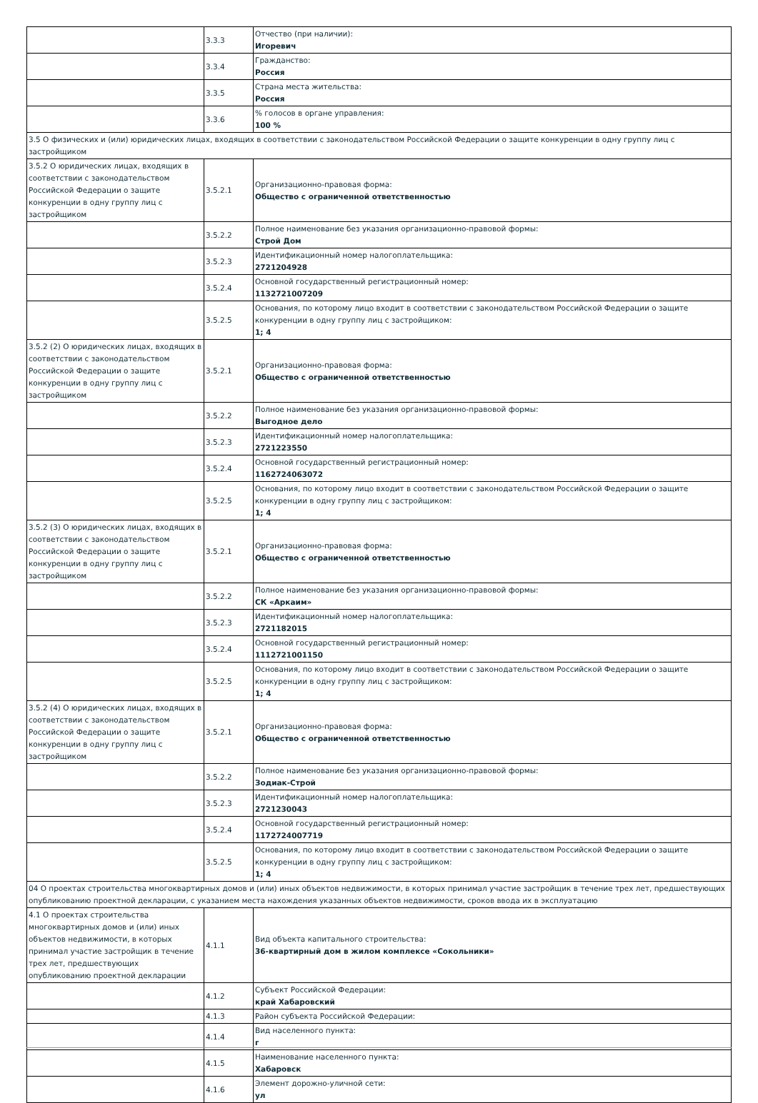| | 3.3.3 | Отчество (при наличии): Игоревич |
| | 3.3.4 | Гражданство: Россия |
| | 3.3.5 | Страна места жительства: Россия |
| | 3.3.6 | % голосов в органе управления: 100 % |
| 3.5 О физических и (или) юридических лицах, входящих в соответствии с законодательством Российской Федерации о защите конкуренции в одну группу лиц с застройщиком | | |
| 3.5.2 О юридических лицах, входящих в соответствии с законодательством Российской Федерации о защите конкуренции в одну группу лиц с застройщиком | 3.5.2.1 | Организационно-правовая форма: Общество с ограниченной ответственностью |
| | 3.5.2.2 | Полное наименование без указания организационно-правовой формы: Строй Дом |
| | 3.5.2.3 | Идентификационный номер налогоплательщика: 2721204928 |
| | 3.5.2.4 | Основной государственный регистрационный номер: 1132721007209 |
| | 3.5.2.5 | Основания, по которому лицо входит в соответствии с законодательством Российской Федерации о защите конкуренции в одну группу лиц с застройщиком: 1; 4 |
| 3.5.2 (2) О юридических лицах, входящих в соответствии с законодательством Российской Федерации о защите конкуренции в одну группу лиц с застройщиком | 3.5.2.1 | Организационно-правовая форма: Общество с ограниченной ответственностью |
| | 3.5.2.2 | Полное наименование без указания организационно-правовой формы: Выгодное дело |
| | 3.5.2.3 | Идентификационный номер налогоплательщика: 2721223550 |
| | 3.5.2.4 | Основной государственный регистрационный номер: 1162724063072 |
| | 3.5.2.5 | Основания, по которому лицо входит в соответствии с законодательством Российской Федерации о защите конкуренции в одну группу лиц с застройщиком: 1; 4 |
| 3.5.2 (3) О юридических лицах, входящих в соответствии с законодательством Российской Федерации о защите конкуренции в одну группу лиц с застройщиком | 3.5.2.1 | Организационно-правовая форма: Общество с ограниченной ответственностью |
| | 3.5.2.2 | Полное наименование без указания организационно-правовой формы: СК «Аркаим» |
| | 3.5.2.3 | Идентификационный номер налогоплательщика: 2721182015 |
| | 3.5.2.4 | Основной государственный регистрационный номер: 1112721001150 |
| | 3.5.2.5 | Основания, по которому лицо входит в соответствии с законодательством Российской Федерации о защите конкуренции в одну группу лиц с застройщиком: 1; 4 |
| 3.5.2 (4) О юридических лицах, входящих в соответствии с законодательством Российской Федерации о защите конкуренции в одну группу лиц с застройщиком | 3.5.2.1 | Организационно-правовая форма: Общество с ограниченной ответственностью |
| | 3.5.2.2 | Полное наименование без указания организационно-правовой формы: Зодиак-Строй |
| | 3.5.2.3 | Идентификационный номер налогоплательщика: 2721230043 |
| | 3.5.2.4 | Основной государственный регистрационный номер: 1172724007719 |
| | 3.5.2.5 | Основания, по которому лицо входит в соответствии с законодательством Российской Федерации о защите конкуренции в одну группу лиц с застройщиком: 1; 4 |
| 04 О проектах строительства многоквартирных домов и (или) иных объектов недвижимости, в которых принимал участие застройщик в течение трех лет, предшествующих опубликованию проектной декларации, с указанием места нахождения указанных объектов недвижимости, сроков ввода их в эксплуатацию | | |
| 4.1 О проектах строительства многоквартирных домов и (или) иных объектов недвижимости, в которых принимал участие застройщик в течение трех лет, предшествующих опубликованию проектной декларации | 4.1.1 | Вид объекта капитального строительства: 36-квартирный дом в жилом комплексе «Сокольники» |
| | 4.1.2 | Субъект Российской Федерации: край Хабаровский |
| | 4.1.3 | Район субъекта Российской Федерации: |
| | 4.1.4 | Вид населенного пункта: г |
| | 4.1.5 | Наименование населенного пункта: Хабаровск |
| | 4.1.6 | Элемент дорожно-уличной сети: ул |